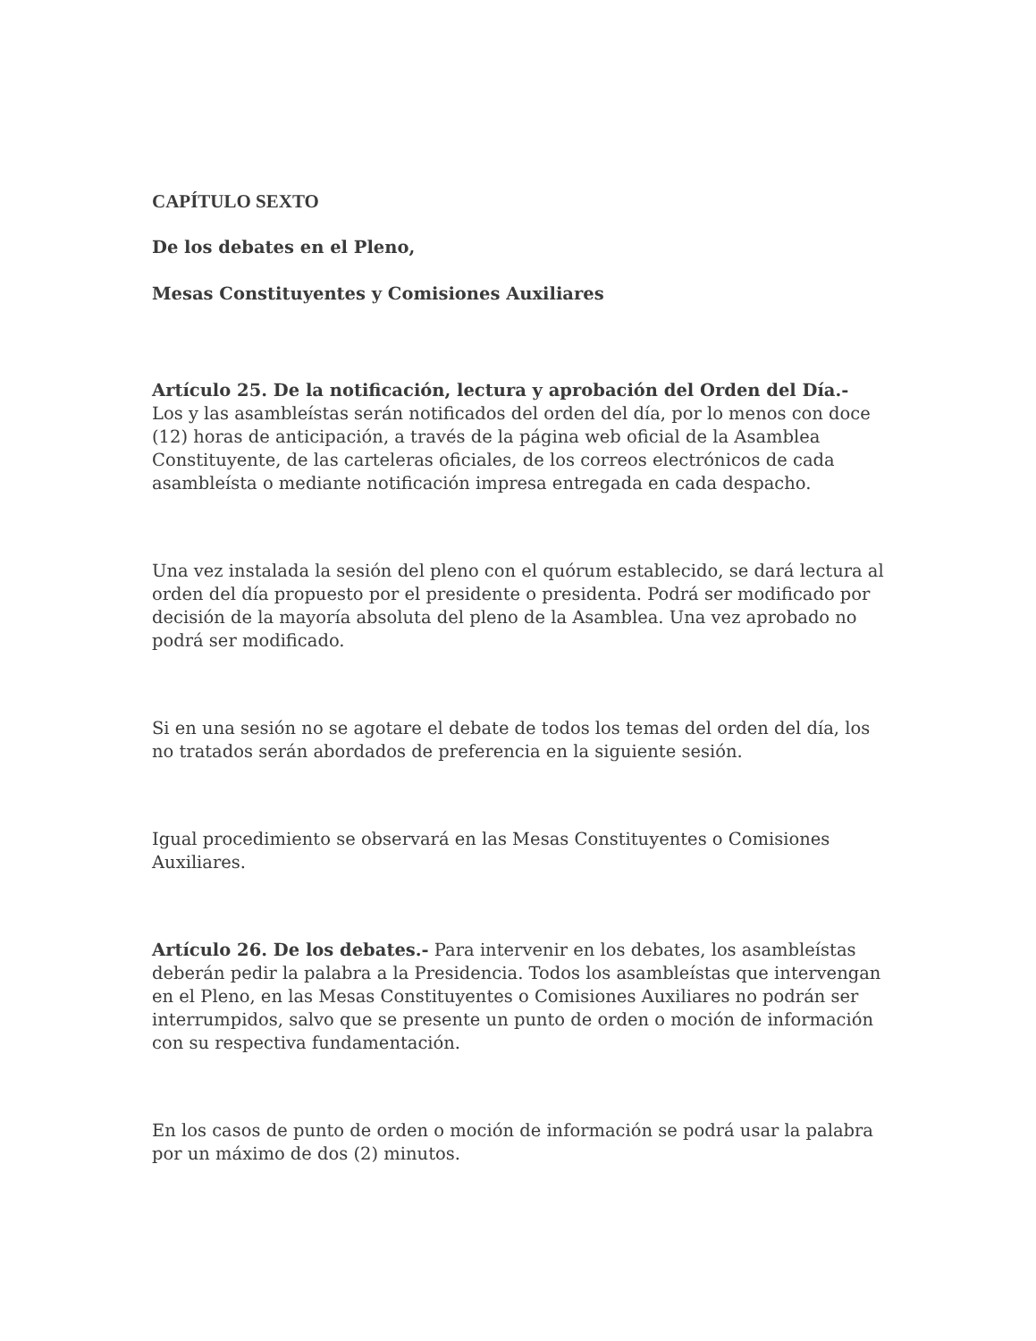CAPÍTULO SEXTO
De los debates en el Pleno,
Mesas Constituyentes y Comisiones Auxiliares
Artículo 25. De la notificación, lectura y aprobación del Orden del Día.- Los y las asambleístas serán notificados del orden del día, por lo menos con doce (12) horas de anticipación, a través de la página web oficial de la Asamblea Constituyente, de las carteleras oficiales, de los correos electrónicos de cada asambleísta o mediante notificación impresa entregada en cada despacho.
Una vez instalada la sesión del pleno con el quórum establecido, se dará lectura al orden del día propuesto por el presidente o presidenta. Podrá ser modificado por decisión de la mayoría absoluta del pleno de la Asamblea. Una vez aprobado no podrá ser modificado.
Si en una sesión no se agotare el debate de todos los temas del orden del día, los no tratados serán abordados de preferencia en la siguiente sesión.
Igual procedimiento se observará en las Mesas Constituyentes o Comisiones Auxiliares.
Artículo 26. De los debates.- Para intervenir en los debates, los asambleístas deberán pedir la palabra a la Presidencia. Todos los asambleístas que intervengan en el Pleno, en las Mesas Constituyentes o Comisiones Auxiliares no podrán ser interrumpidos, salvo que se presente un punto de orden o moción de información con su respectiva fundamentación.
En los casos de punto de orden o moción de información se podrá usar la palabra por un máximo de dos (2) minutos.